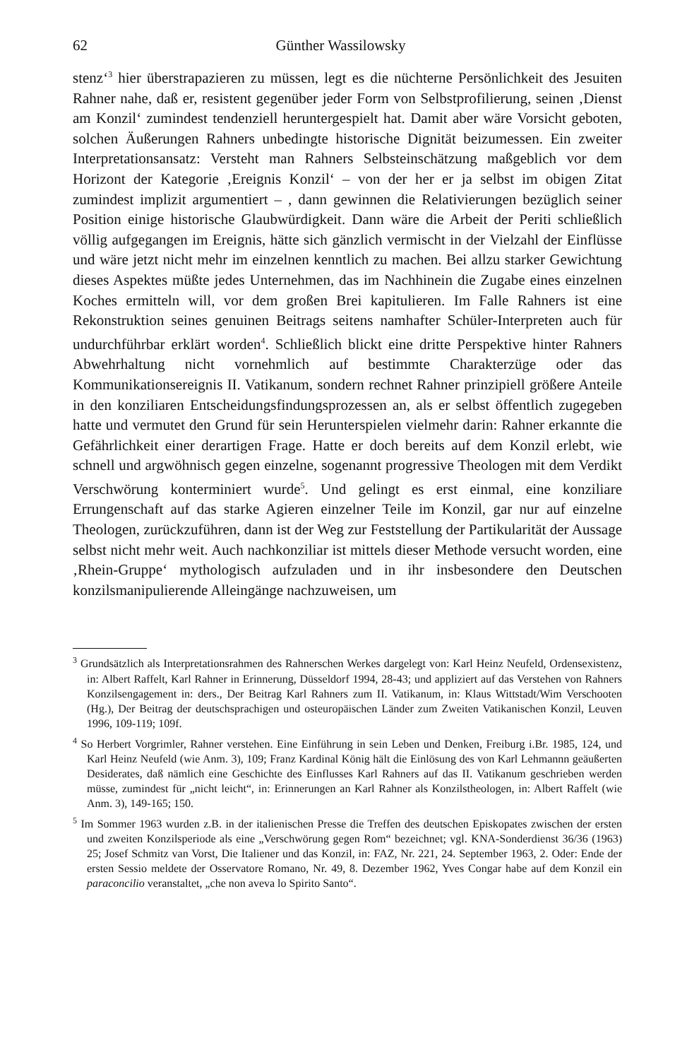62 Günther Wassilowsky
stenz‘<sup>3</sup> hier überstrapazieren zu müssen, legt es die nüchterne Persönlichkeit des Jesuiten Rahner nahe, daß er, resistent gegenüber jeder Form von Selbstprofilierung, seinen ‚Dienst am Konzil‘ zumindest tendenziell heruntergespielt hat. Damit aber wäre Vorsicht geboten, solchen Äußerungen Rahners unbedingte historische Dignität beizumessen. Ein zweiter Interpretationsansatz: Versteht man Rahners Selbsteinschätzung maßgeblich vor dem Horizont der Kategorie ‚Ereignis Konzil‘ – von der her er ja selbst im obigen Zitat zumindest implizit argumentiert – , dann gewinnen die Relativierungen bezüglich seiner Position einige historische Glaubwürdigkeit. Dann wäre die Arbeit der Periti schließlich völlig aufgegangen im Ereignis, hätte sich gänzlich vermischt in der Vielzahl der Einflüsse und wäre jetzt nicht mehr im einzelnen kenntlich zu machen. Bei allzu starker Gewichtung dieses Aspektes müßte jedes Unternehmen, das im Nachhinein die Zugabe eines einzelnen Koches ermitteln will, vor dem großen Brei kapitulieren. Im Falle Rahners ist eine Rekonstruktion seines genuinen Beitrags seitens namhafter Schüler-Interpreten auch für undurchführbar erklärt worden<sup>4</sup>. Schließlich blickt eine dritte Perspektive hinter Rahners Abwehrhaltung nicht vornehmlich auf bestimmte Charakterzüge oder das Kommunikationsereignis II. Vatikanum, sondern rechnet Rahner prinzipiell größere Anteile in den konziliaren Entscheidungsfindungsprozessen an, als er selbst öffentlich zugegeben hatte und vermutet den Grund für sein Herunterspielen vielmehr darin: Rahner erkannte die Gefährlichkeit einer derartigen Frage. Hatte er doch bereits auf dem Konzil erlebt, wie schnell und argwöhnisch gegen einzelne, sogenannt progressive Theologen mit dem Verdikt Verschwörung konterminiert wurde<sup>5</sup>. Und gelingt es erst einmal, eine konziliare Errungenschaft auf das starke Agieren einzelner Teile im Konzil, gar nur auf einzelne Theologen, zurückzuführen, dann ist der Weg zur Feststellung der Partikularität der Aussage selbst nicht mehr weit. Auch nachkonziliar ist mittels dieser Methode versucht worden, eine ‚Rhein-Gruppe‘ mythologisch aufzuladen und in ihr insbesondere den Deutschen konzilsmanipulierende Alleingänge nachzuweisen, um
<sup>3</sup> Grundsätzlich als Interpretationsrahmen des Rahnerschen Werkes dargelegt von: Karl Heinz Neufeld, Ordensexistenz, in: Albert Raffelt, Karl Rahner in Erinnerung, Düsseldorf 1994, 28-43; und appliziert auf das Verstehen von Rahners Konzilsengagement in: ders., Der Beitrag Karl Rahners zum II. Vatikanum, in: Klaus Wittstadt/Wim Verschooten (Hg.), Der Beitrag der deutschsprachigen und osteuropäischen Länder zum Zweiten Vatikanischen Konzil, Leuven 1996, 109-119; 109f.
<sup>4</sup> So Herbert Vorgrimler, Rahner verstehen. Eine Einführung in sein Leben und Denken, Freiburg i.Br. 1985, 124, und Karl Heinz Neufeld (wie Anm. 3), 109; Franz Kardinal König hält die Einlösung des von Karl Lehmannn geäußerten Desiderates, daß nämlich eine Geschichte des Einflusses Karl Rahners auf das II. Vatikanum geschrieben werden müsse, zumindest für „nicht leicht“, in: Erinnerungen an Karl Rahner als Konzilstheologen, in: Albert Raffelt (wie Anm. 3), 149-165; 150.
<sup>5</sup> Im Sommer 1963 wurden z.B. in der italienischen Presse die Treffen des deutschen Episkopates zwischen der ersten und zweiten Konzilsperiode als eine „Verschwörung gegen Rom“ bezeichnet; vgl. KNA-Sonderdienst 36/36 (1963) 25; Josef Schmitz van Vorst, Die Italiener und das Konzil, in: FAZ, Nr. 221, 24. September 1963, 2. Oder: Ende der ersten Sessio meldete der Osservatore Romano, Nr. 49, 8. Dezember 1962, Yves Congar habe auf dem Konzil ein paraconcilio veranstaltet, „che non aveva lo Spirito Santo“.